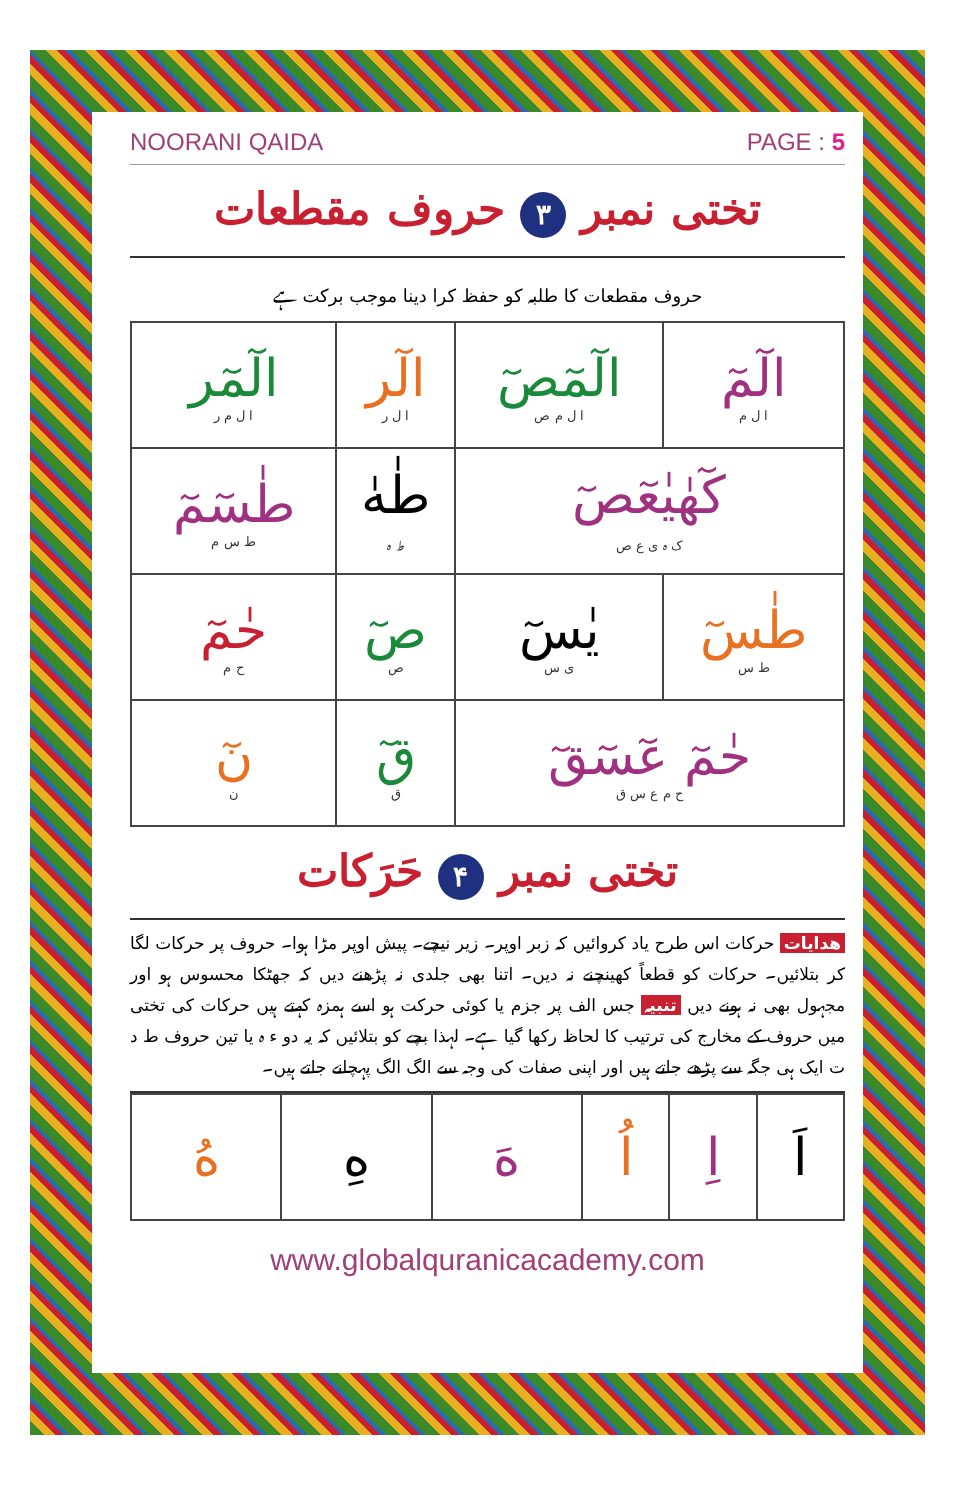NOORANI QAIDA PAGE : 5
تختی نمبر ۳ حروف مقطعات
حروف مقطعات کا طلبہ کو حفظ کرا دینا موجب برکت ہے
| الٓمٓ ا ل م | الٓمٓصٓ ا ل م ص | الٓر ا ل ر | الٓمٓر ا ل م ر |
| كٓهٰيٰعٓصٓ ک ہ ی ع ص | | طٰهٰ ط ہ | طٰسٓمٓ ط س م |
| طٰسٓ ط س | يٰسٓ ی س | صٓ ص | حٰمٓ ح م |
| حٰمٓ عٓسٓقٓ ح م ع س ق | | قٓ ق | نٓ ن |
تختی نمبر ۴ حَرَکات
ھدایات حرکات اس طرح یاد کروائیں کہ زبر اوپر۔ زیر نیچے۔ پیش اوپر مڑا ہوا۔ حروف پر حرکات لگا کر بتلائیں۔ حرکات کو قطعاً کھینچنے نہ دیں۔ اتنا بھی جلدی نہ پڑھنے دیں کہ جھٹکا محسوس ہو اور مجہول بھی نہ ہونے دیں تنبیہ جس الف پر جزم یا کوئی حرکت ہو اسے ہمزہ کہتے ہیں حرکات کی تختی میں حروف کے مخارج کی ترتیب کا لحاظ رکھا گیا ہے۔ لہذا بچے کو بتلائیں کہ یہ دو ء ہ یا تین حروف ط د ت ایک ہی جگہ سے پڑھے جاتے ہیں اور اپنی صفات کی وجہ سے الگ الگ پہچانے جاتے ہیں۔
| اَ | اِ | اُ | هَ | هِ | هُ |
www.globalquranicacademy.com